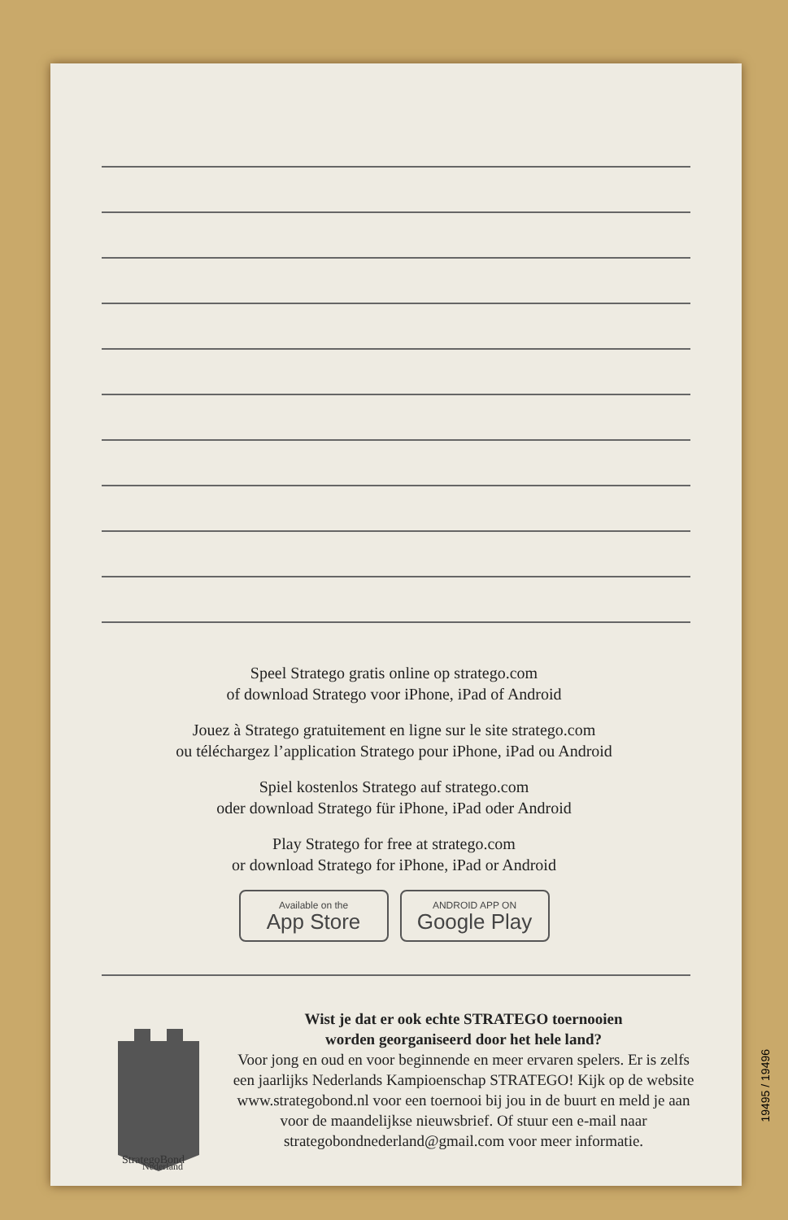Speel Stratego gratis online op stratego.com
of download Stratego voor iPhone, iPad of Android
Jouez à Stratego gratuitement en ligne sur le site stratego.com
ou téléchargez l’application Stratego pour iPhone, iPad ou Android
Spiel kostenlos Stratego auf stratego.com
oder download Stratego für iPhone, iPad oder Android
Play Stratego for free at stratego.com
or download Stratego for iPhone, iPad or Android
Available on the
App Store
ANDROID APP ON
Google Play
StrategoBond
Nederland
Wist je dat er ook echte STRATEGO toernooien
worden georganiseerd door het hele land?
Voor jong en oud en voor beginnende en meer ervaren spelers. Er is zelfs een jaarlijks Nederlands Kampioenschap STRATEGO! Kijk op de website www.strategobond.nl voor een toernooi bij jou in de buurt en meld je aan voor de maandelijkse nieuwsbrief. Of stuur een e-mail naar strategobondnederland@gmail.com voor meer informatie.
19495 / 19496